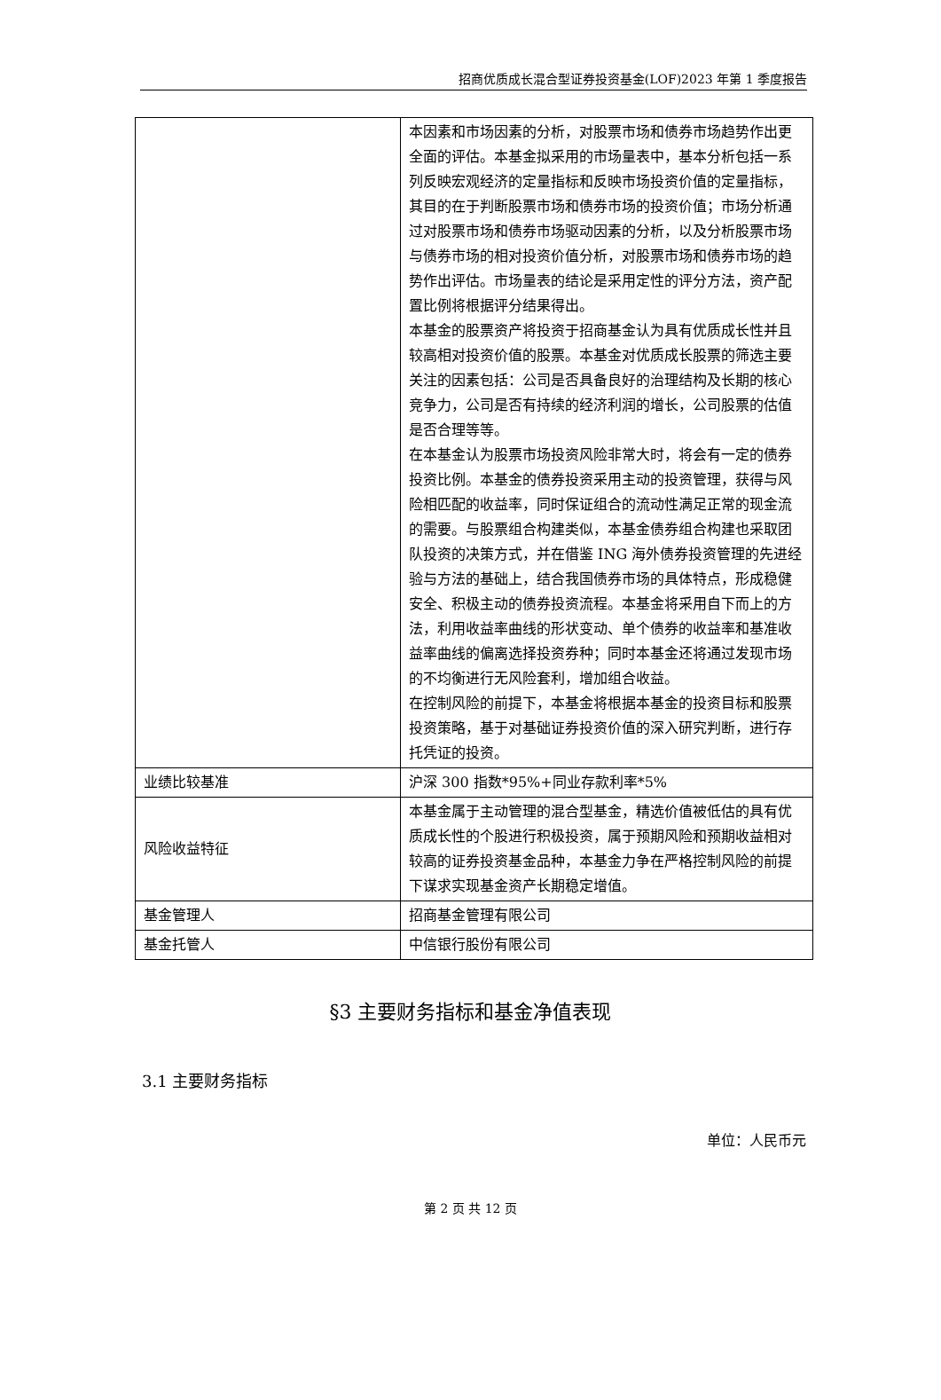招商优质成长混合型证券投资基金(LOF)2023 年第 1 季度报告
| | 本因素和市场因素的分析，对股票市场和债券市场趋势作出更全面的评估。本基金拟采用的市场量表中，基本分析包括一系列反映宏观经济的定量指标和反映市场投资价值的定量指标，其目的在于判断股票市场和债券市场的投资价值；市场分析通过对股票市场和债券市场驱动因素的分析，以及分析股票市场与债券市场的相对投资价值分析，对股票市场和债券市场的趋势作出评估。市场量表的结论是采用定性的评分方法，资产配置比例将根据评分结果得出。 本基金的股票资产将投资于招商基金认为具有优质成长性并且较高相对投资价值的股票。本基金对优质成长股票的筛选主要关注的因素包括：公司是否具备良好的治理结构及长期的核心竞争力，公司是否有持续的经济利润的增长，公司股票的估值是否合理等等。 在本基金认为股票市场投资风险非常大时，将会有一定的债券投资比例。本基金的债券投资采用主动的投资管理，获得与风险相匹配的收益率，同时保证组合的流动性满足正常的现金流的需要。与股票组合构建类似，本基金债券组合构建也采取团队投资的决策方式，并在借鉴 ING 海外债券投资管理的先进经验与方法的基础上，结合我国债券市场的具体特点，形成稳健安全、积极主动的债券投资流程。本基金将采用自下而上的方法，利用收益率曲线的形状变动、单个债券的收益率和基准收益率曲线的偏离选择投资券种；同时本基金还将通过发现市场的不均衡进行无风险套利，增加组合收益。 在控制风险的前提下，本基金将根据本基金的投资目标和股票投资策略，基于对基础证券投资价值的深入研究判断，进行存托凭证的投资。 |
| 业绩比较基准 | 沪深 300 指数*95%+同业存款利率*5% |
| 风险收益特征 | 本基金属于主动管理的混合型基金，精选价值被低估的具有优质成长性的个股进行积极投资，属于预期风险和预期收益相对较高的证券投资基金品种，本基金力争在严格控制风险的前提下谋求实现基金资产长期稳定增值。 |
| 基金管理人 | 招商基金管理有限公司 |
| 基金托管人 | 中信银行股份有限公司 |
§3 主要财务指标和基金净值表现
3.1 主要财务指标
单位：人民币元
第 2 页 共 12 页